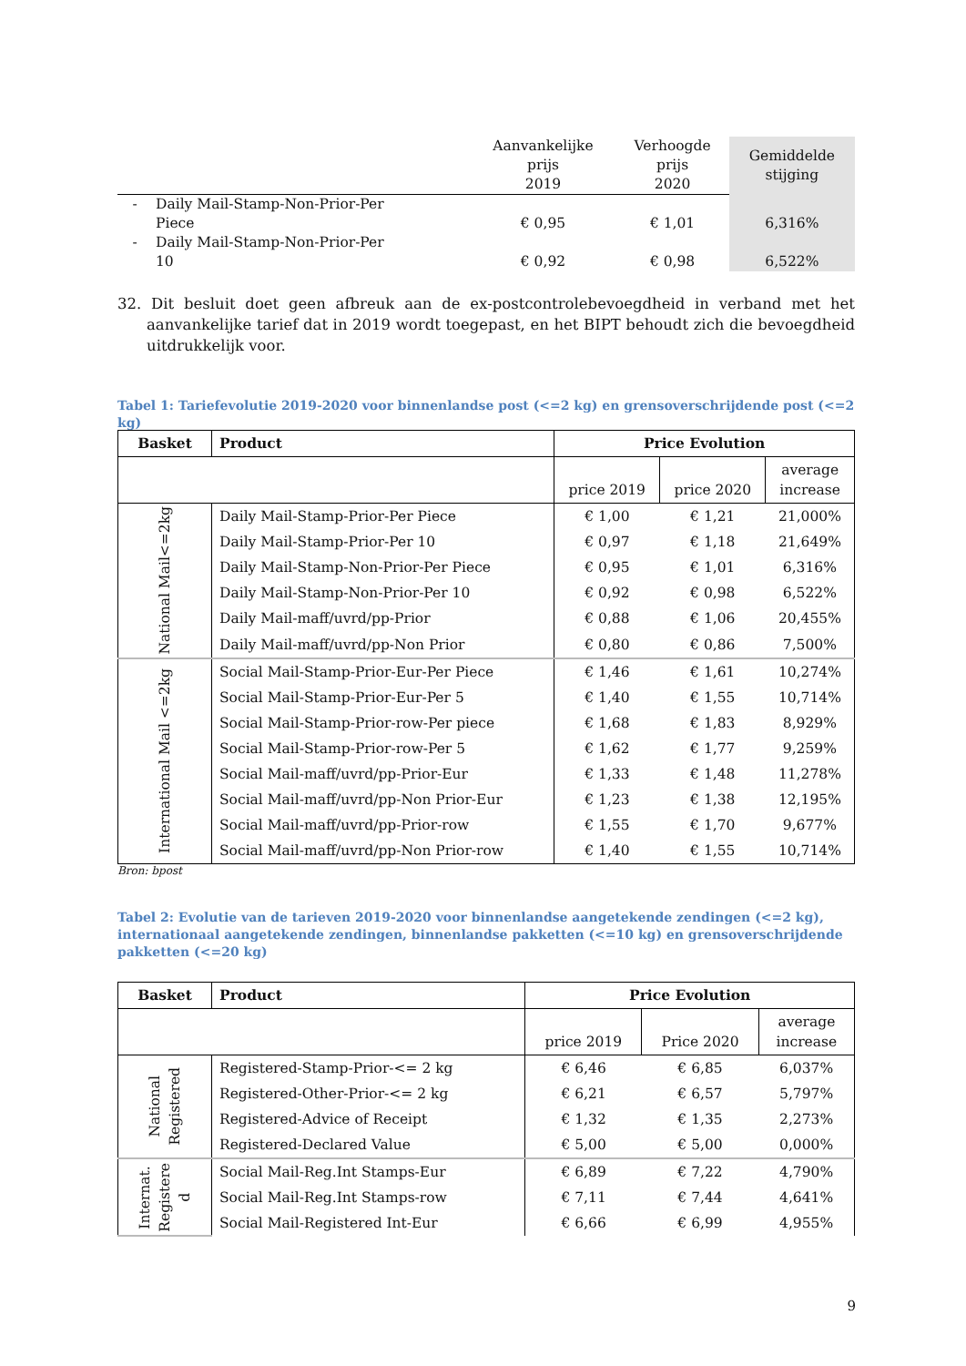| | | Aanvankelijke prijs 2019 | Verhoogde prijs 2020 | Gemiddelde stijging |
| --- | --- | --- | --- | --- |
| - | Daily Mail-Stamp-Non-Prior-Per Piece | € 0,95 | € 1,01 | 6,316% |
| - | Daily Mail-Stamp-Non-Prior-Per 10 | € 0,92 | € 0,98 | 6,522% |
32. Dit besluit doet geen afbreuk aan de ex-postcontrolebevoegdheid in verband met het aanvankelijke tarief dat in 2019 wordt toegepast, en het BIPT behoudt zich die bevoegdheid uitdrukkelijk voor.
Tabel 1: Tariefevolutie 2019-2020 voor binnenlandse post (<=2 kg) en grensoverschrijdende post (<=2 kg)
| Basket | Product | Price Evolution | | |
| --- | --- | --- | --- | --- |
| | | price 2019 | price 2020 | average increase |
| National Mail<=2kg | Daily Mail-Stamp-Prior-Per Piece | € 1,00 | € 1,21 | 21,000% |
| | Daily Mail-Stamp-Prior-Per 10 | € 0,97 | € 1,18 | 21,649% |
| | Daily Mail-Stamp-Non-Prior-Per Piece | € 0,95 | € 1,01 | 6,316% |
| | Daily Mail-Stamp-Non-Prior-Per 10 | € 0,92 | € 0,98 | 6,522% |
| | Daily Mail-maff/uvrd/pp-Prior | € 0,88 | € 1,06 | 20,455% |
| | Daily Mail-maff/uvrd/pp-Non Prior | € 0,80 | € 0,86 | 7,500% |
| International Mail <=2kg | Social Mail-Stamp-Prior-Eur-Per Piece | € 1,46 | € 1,61 | 10,274% |
| | Social Mail-Stamp-Prior-Eur-Per 5 | € 1,40 | € 1,55 | 10,714% |
| | Social Mail-Stamp-Prior-row-Per piece | € 1,68 | € 1,83 | 8,929% |
| | Social Mail-Stamp-Prior-row-Per 5 | € 1,62 | € 1,77 | 9,259% |
| | Social Mail-maff/uvrd/pp-Prior-Eur | € 1,33 | € 1,48 | 11,278% |
| | Social Mail-maff/uvrd/pp-Non Prior-Eur | € 1,23 | € 1,38 | 12,195% |
| | Social Mail-maff/uvrd/pp-Prior-row | € 1,55 | € 1,70 | 9,677% |
| | Social Mail-maff/uvrd/pp-Non Prior-row | € 1,40 | € 1,55 | 10,714% |
Bron: bpost
Tabel 2: Evolutie van de tarieven 2019-2020 voor binnenlandse aangetekende zendingen (<=2 kg), internationaal aangetekende zendingen, binnenlandse pakketten (<=10 kg) en grensoverschrijdende pakketten (<=20 kg)
| Basket | Product | Price Evolution | | |
| --- | --- | --- | --- | --- |
| | | price 2019 | Price 2020 | average increase |
| National Registered | Registered-Stamp-Prior-<= 2 kg | € 6,46 | € 6,85 | 6,037% |
| | Registered-Other-Prior-<= 2 kg | € 6,21 | € 6,57 | 5,797% |
| | Registered-Advice of Receipt | € 1,32 | € 1,35 | 2,273% |
| | Registered-Declared Value | € 5,00 | € 5,00 | 0,000% |
| Internat. Registere d | Social Mail-Reg.Int Stamps-Eur | € 6,89 | € 7,22 | 4,790% |
| | Social Mail-Reg.Int Stamps-row | € 7,11 | € 7,44 | 4,641% |
| | Social Mail-Registered Int-Eur | € 6,66 | € 6,99 | 4,955% |
9